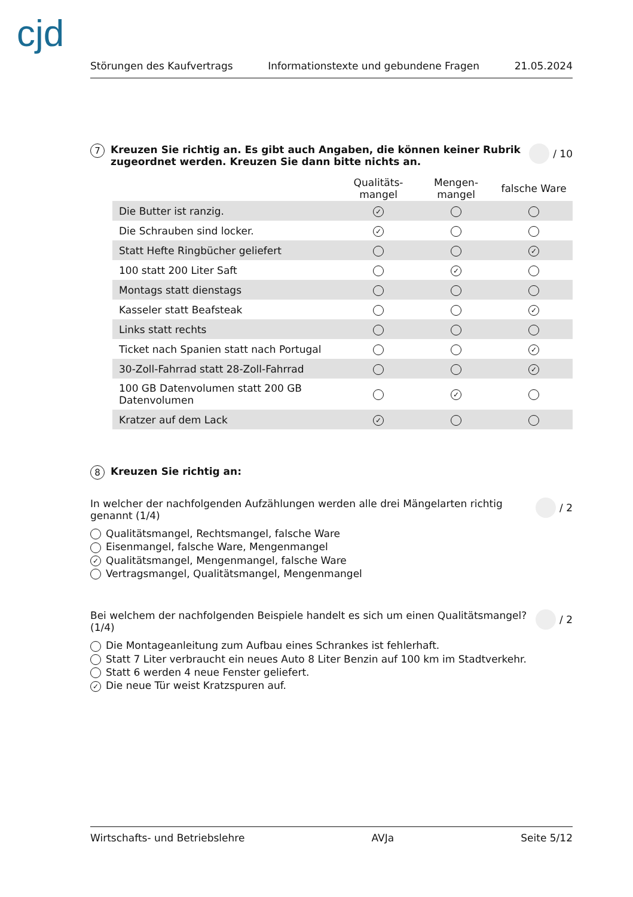cjd
Störungen des Kaufvertrags Informationstexte und gebundene Fragen 21.05.2024
7 Kreuzen Sie richtig an. Es gibt auch Angaben, die können keiner Rubrik zugeordnet werden. Kreuzen Sie dann bitte nichts an. / 10
| | Qualitäts- mangel | Mengen- mangel | falsche Ware |
| --- | --- | --- | --- |
| Die Butter ist ranzig. | ✓ | | |
| Die Schrauben sind locker. | ✓ | | |
| Statt Hefte Ringbücher geliefert | | | ✓ |
| 100 statt 200 Liter Saft | | ✓ | |
| Montags statt dienstags | | | |
| Kasseler statt Beafsteak | | | ✓ |
| Links statt rechts | | | |
| Ticket nach Spanien statt nach Portugal | | | ✓ |
| 30-Zoll-Fahrrad statt 28-Zoll-Fahrrad | | | ✓ |
| 100 GB Datenvolumen statt 200 GB Datenvolumen | | ✓ | |
| Kratzer auf dem Lack | ✓ | | |
8 Kreuzen Sie richtig an:
In welcher der nachfolgenden Aufzählungen werden alle drei Mängelarten richtig genannt (1/4) / 2
Qualitätsmangel, Rechtsmangel, falsche Ware
Eisenmangel, falsche Ware, Mengenmangel
✓ Qualitätsmangel, Mengenmangel, falsche Ware
Vertragsmangel, Qualitätsmangel, Mengenmangel
Bei welchem der nachfolgenden Beispiele handelt es sich um einen Qualitätsmangel? (1/4) / 2
Die Montageanleitung zum Aufbau eines Schrankes ist fehlerhaft.
Statt 7 Liter verbraucht ein neues Auto 8 Liter Benzin auf 100 km im Stadtverkehr.
Statt 6 werden 4 neue Fenster geliefert.
✓ Die neue Tür weist Kratzspuren auf.
Wirtschafts- und Betriebslehre AVJa Seite 5/12